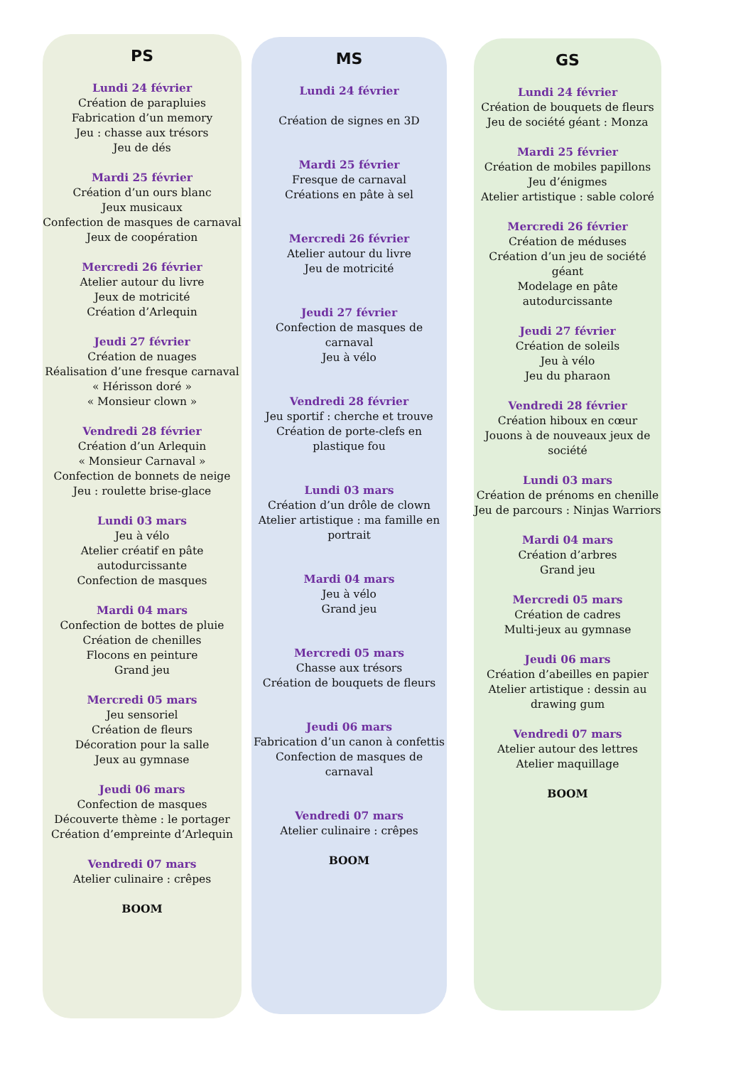PS
Lundi 24 février
Création de parapluies
Fabrication d’un memory
Jeu : chasse aux trésors
Jeu de dés
Mardi 25 février
Création d’un ours blanc
Jeux musicaux
Confection de masques de carnaval
Jeux de coopération
Mercredi 26 février
Atelier autour du livre
Jeux de motricité
Création d’Arlequin
Jeudi 27 février
Création de nuages
Réalisation d’une fresque carnaval
« Hérisson doré »
« Monsieur clown »
Vendredi 28 février
Création d’un Arlequin
« Monsieur Carnaval »
Confection de bonnets de neige
Jeu : roulette brise-glace
Lundi 03 mars
Jeu à vélo
Atelier créatif en pâte autodurcissante
Confection de masques
Mardi 04 mars
Confection de bottes de pluie
Création de chenilles
Flocons en peinture
Grand jeu
Mercredi 05 mars
Jeu sensoriel
Création de fleurs
Décoration pour la salle
Jeux au gymnase
Jeudi 06 mars
Confection de masques
Découverte thème : le portager
Création d’empreinte d’Arlequin
Vendredi 07 mars
Atelier culinaire : crêpes
BOOM
MS
Lundi 24 février
Création de signes en 3D
Mardi 25 février
Fresque de carnaval
Créations en pâte à sel
Mercredi 26 février
Atelier autour du livre
Jeu de motricité
Jeudi 27 février
Confection de masques de carnaval
Jeu à vélo
Vendredi 28 février
Jeu sportif : cherche et trouve
Création de porte-clefs en plastique fou
Lundi 03 mars
Création d’un drôle de clown
Atelier artistique : ma famille en portrait
Mardi 04 mars
Jeu à vélo
Grand jeu
Mercredi 05 mars
Chasse aux trésors
Création de bouquets de fleurs
Jeudi 06 mars
Fabrication d’un canon à confettis
Confection de masques de carnaval
Vendredi 07 mars
Atelier culinaire : crêpes
BOOM
GS
Lundi 24 février
Création de bouquets de fleurs
Jeu de société géant : Monza
Mardi 25 février
Création de mobiles papillons
Jeu d’énigmes
Atelier artistique : sable coloré
Mercredi 26 février
Création de méduses
Création d’un jeu de société géant
Modelage en pâte autodurcissante
Jeudi 27 février
Création de soleils
Jeu à vélo
Jeu du pharaon
Vendredi 28 février
Création hiboux en cœur
Jouons à de nouveaux jeux de société
Lundi 03 mars
Création de prénoms en chenille
Jeu de parcours : Ninjas Warriors
Mardi 04 mars
Création d’arbres
Grand jeu
Mercredi 05 mars
Création de cadres
Multi-jeux au gymnase
Jeudi 06 mars
Création d’abeilles en papier
Atelier artistique : dessin au drawing gum
Vendredi 07 mars
Atelier autour des lettres
Atelier maquillage
BOOM